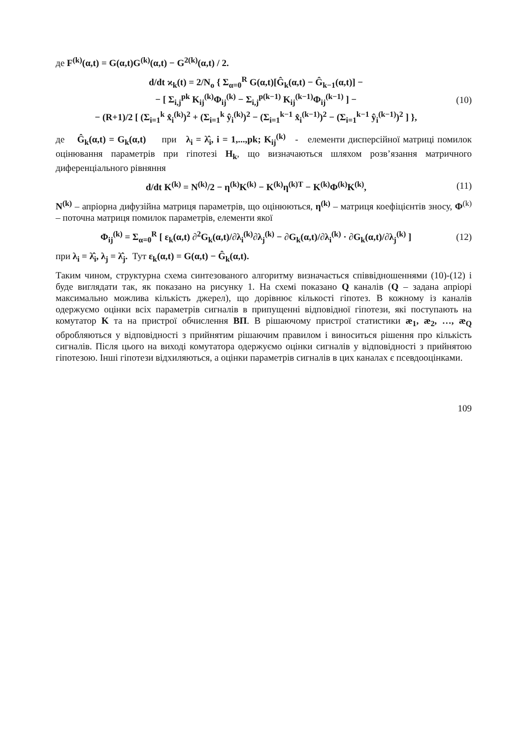де F<sup>(k)</sup>(α,t) = G(α,t)G<sup>(k)</sup>(α,t) − G<sup>2(k)</sup>(α,t) / 2.
d/dt ϰ<sub>k</sub>(t) = 2/N<sub>o</sub> { Σ<sub>α=0</sub><sup>R</sup> G(α,t)[Ĝ<sub>k</sub>(α,t) − Ĝ<sub>k−1</sub>(α,t)] −
− [ Σ<sub>i,j</sub><sup>pk</sup> K<sub>ij</sub><sup>(k)</sup>Φ<sub>ij</sub><sup>(k)</sup> − Σ<sub>i,j</sub><sup>p(k−1)</sup> K<sub>ij</sub><sup>(k−1)</sup>Φ<sub>ij</sub><sup>(k−1)</sup> ] −
− (R+1)/2 [ (Σ<sub>i=1</sub><sup>k</sup> x̂<sub>i</sub><sup>(k)</sup>)<sup>2</sup> + (Σ<sub>i=1</sub><sup>k</sup> ŷ<sub>i</sub><sup>(k)</sup>)<sup>2</sup> − (Σ<sub>i=1</sub><sup>k−1</sup> x̂<sub>i</sub><sup>(k−1)</sup>)<sup>2</sup> − (Σ<sub>i=1</sub><sup>k−1</sup> ŷ<sub>i</sub><sup>(k−1)</sup>)<sup>2</sup> ] }, (10)
де Ĝ<sub>k</sub>(α,t) = G<sub>k</sub>(α,t) при λ<sub>i</sub> = λ̂<sub>i</sub>, i = 1,...,pk; K<sub>ij</sub><sup>(k)</sup> - елементи дисперсійної матриці помилок оцінювання параметрів при гіпотезі H<sub>k</sub>, що визначаються шляхом розв’язання матричного диференціального рівняння
d/dt K<sup>(k)</sup> = N<sup>(k)</sup>/2 − η<sup>(k)</sup>K<sup>(k)</sup> − K<sup>(k)</sup>η<sup>(k)T</sup> − K<sup>(k)</sup>Φ<sup>(k)</sup>K<sup>(k)</sup>, (11)
N<sup>(k)</sup> – апріорна дифузійна матриця параметрів, що оцінюються, η<sup>(k)</sup> – матриця коефіцієнтів зносу, Φ<sup>(k)</sup> – поточна матриця помилок параметрів, елементи якої
Φ<sub>ij</sub><sup>(k)</sup> = Σ<sub>α=0</sub><sup>R</sup> [ ε<sub>k</sub>(α,t) ∂<sup>2</sup>G<sub>k</sub>(α,t)/∂λ<sub>i</sub><sup>(k)</sup>∂λ<sub>j</sub><sup>(k)</sup> − ∂G<sub>k</sub>(α,t)/∂λ<sub>i</sub><sup>(k)</sup> · ∂G<sub>k</sub>(α,t)/∂λ<sub>j</sub><sup>(k)</sup> ] (12)
при λ<sub>i</sub> = λ̂<sub>i</sub>, λ<sub>j</sub> = λ̂<sub>j</sub>. Тут ε<sub>k</sub>(α,t) = G(α,t) − Ĝ<sub>k</sub>(α,t).
Таким чином, структурна схема синтезованого алгоритму визначається співвідношеннями (10)-(12) і буде виглядати так, як показано на рисунку 1. На схемі показано Q каналів (Q – задана апріорі максимально можлива кількість джерел), що дорівнює кількості гіпотез. В кожному із каналів одержуємо оцінки всіх параметрів сигналів в припущенні відповідної гіпотези, які поступають на комутатор K та на пристрої обчислення ВП. В рішаючому пристрої статистики æ<sub>1</sub>, æ<sub>2</sub>, …, æ<sub>Q</sub> обробляються у відповідності з прийнятим рішаючим правилом і виноситься рішення про кількість сигналів. Після цього на виході комутатора одержуємо оцінки сигналів у відповідності з прийнятою гіпотезою. Інші гіпотези відхиляються, а оцінки параметрів сигналів в цих каналах є псевдооцінками.
109